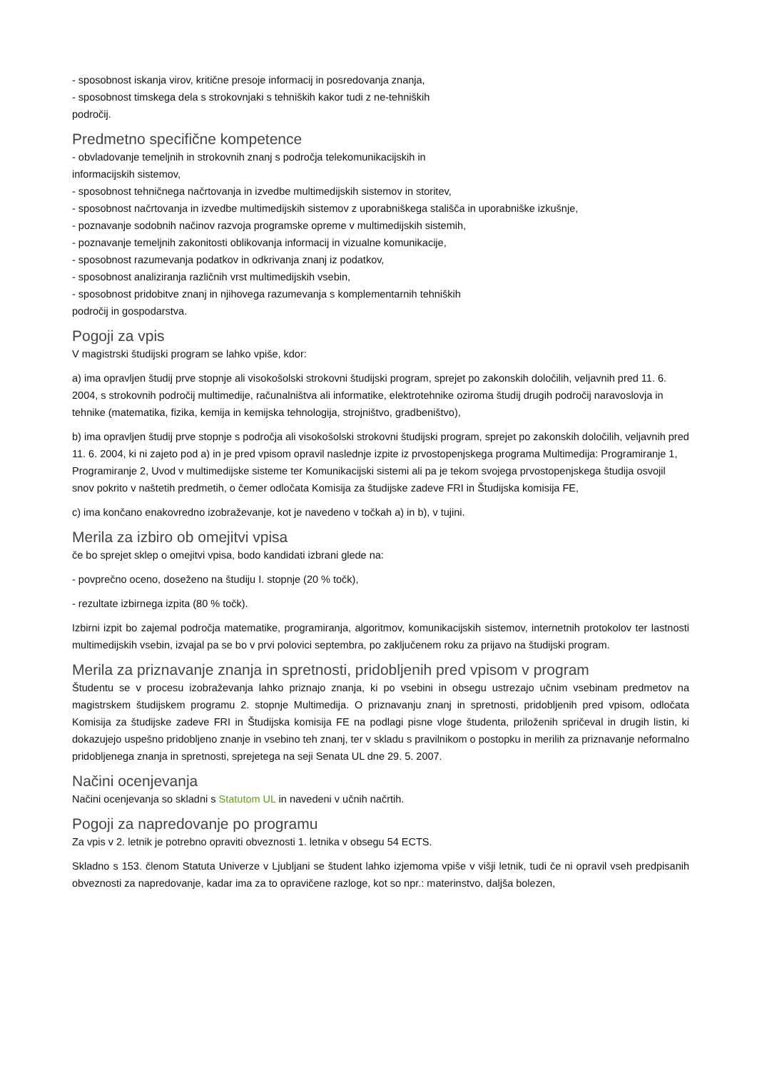- sposobnost iskanja virov, kritične presoje informacij in posredovanja znanja,
- sposobnost timskega dela s strokovnjaki s tehniških kakor tudi z ne-tehniških
področij.
Predmetno specifične kompetence
- obvladovanje temeljnih in strokovnih znanj s področja telekomunikacijskih in
informacijskih sistemov,
- sposobnost tehničnega načrtovanja in izvedbe multimedijskih sistemov in storitev,
- sposobnost načrtovanja in izvedbe multimedijskih sistemov z uporabniškega stališča in uporabniške izkušnje,
- poznavanje sodobnih načinov razvoja programske opreme v multimedijskih sistemih,
- poznavanje temeljnih zakonitosti oblikovanja informacij in vizualne komunikacije,
- sposobnost razumevanja podatkov in odkrivanja znanj iz podatkov,
- sposobnost analiziranja različnih vrst multimedijskih vsebin,
- sposobnost pridobitve znanj in njihovega razumevanja s komplementarnih tehniških
področij in gospodarstva.
Pogoji za vpis
V magistrski študijski program se lahko vpiše, kdor:
a) ima opravljen študij prve stopnje ali visokošolski strokovni študijski program, sprejet po zakonskih določilih, veljavnih pred 11. 6. 2004, s strokovnih področij multimedije, računalništva ali informatike, elektrotehnike oziroma študij drugih področij naravoslovja in tehnike (matematika, fizika, kemija in kemijska tehnologija, strojništvo, gradbeništvo),
b) ima opravljen študij prve stopnje s področja ali visokošolski strokovni študijski program, sprejet po zakonskih določilih, veljavnih pred 11. 6. 2004, ki ni zajeto pod a) in je pred vpisom opravil naslednje izpite iz prvostopenjskega programa Multimedija: Programiranje 1, Programiranje 2, Uvod v multimedijske sisteme ter Komunikacijski sistemi ali pa je tekom svojega prvostopenjskega študija osvojil snov pokrito v naštetih predmetih, o čemer odločata Komisija za študijske zadeve FRI in Študijska komisija FE,
c) ima končano enakovredno izobraževanje, kot je navedeno v točkah a) in b), v tujini.
Merila za izbiro ob omejitvi vpisa
če bo sprejet sklep o omejitvi vpisa, bodo kandidati izbrani glede na:
- povprečno oceno, doseženo na študiju I. stopnje (20 % točk),
- rezultate izbirnega izpita (80 % točk).
Izbirni izpit bo zajemal področja matematike, programiranja, algoritmov, komunikacijskih sistemov, internetnih protokolov ter lastnosti multimedijskih vsebin, izvajal pa se bo v prvi polovici septembra, po zaključenem roku za prijavo na študijski program.
Merila za priznavanje znanja in spretnosti, pridobljenih pred vpisom v program
Študentu se v procesu izobraževanja lahko priznajo znanja, ki po vsebini in obsegu ustrezajo učnim vsebinam predmetov na magistrskem študijskem programu 2. stopnje Multimedija. O priznavanju znanj in spretnosti, pridobljenih pred vpisom, odločata Komisija za študijske zadeve FRI in Študijska komisija FE na podlagi pisne vloge študenta, priloženih spričeval in drugih listin, ki dokazujejo uspešno pridobljeno znanje in vsebino teh znanj, ter v skladu s pravilnikom o postopku in merilih za priznavanje neformalno pridobljenega znanja in spretnosti, sprejetega na seji Senata UL dne 29. 5. 2007.
Načini ocenjevanja
Načini ocenjevanja so skladni s Statutom UL in navedeni v učnih načrtih.
Pogoji za napredovanje po programu
Za vpis v 2. letnik je potrebno opraviti obveznosti 1. letnika v obsegu 54 ECTS.
Skladno s 153. členom Statuta Univerze v Ljubljani se študent lahko izjemoma vpiše v višji letnik, tudi če ni opravil vseh predpisanih obveznosti za napredovanje, kadar ima za to opravičene razloge, kot so npr.: materinstvo, daljša bolezen,